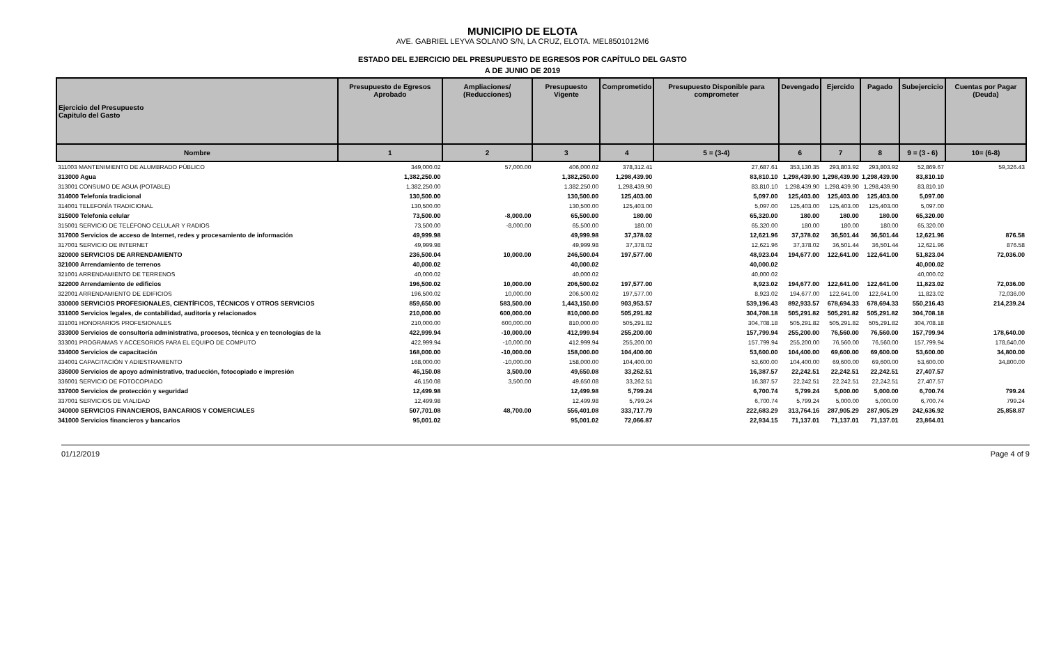MUNICIPIO DE ELOTA
AVE. GABRIEL LEYVA SOLANO S/N, LA CRUZ, ELOTA. MEL8501012M6
ESTADO DEL EJERCICIO DEL PRESUPUESTO DE EGRESOS POR CAPÍTULO DEL GASTO
A DE JUNIO DE 2019
| Ejercicio del Presupuesto Capitulo del Gasto | Presupuesto de Egresos Aprobado | Ampliaciones/ (Reducciones) | Presupuesto Vigente | Comprometido | Presupuesto Disponible para comprometer | Devengado | Ejercido | Pagado | Subejercicio | Cuentas por Pagar (Deuda) |
| --- | --- | --- | --- | --- | --- | --- | --- | --- | --- | --- |
| Nombre | 1 | 2 | 3 | 4 | 5 = (3-4) | 6 | 7 | 8 | 9 = (3 - 6) | 10= (6-8) |
| 311003 MANTENIMIENTO DE ALUMBRADO PÚBLICO | 349,000.02 | 57,000.00 | 406,000.02 | 378,312.41 | 27,687.61 | 353,130.35 | 293,803.92 | 293,803.92 | 52,869.67 | 59,326.43 |
| 313000 Agua | 1,382,250.00 | | 1,382,250.00 | 1,298,439.90 | 83,810.10 | 1,298,439.90 | 1,298,439.90 | 1,298,439.90 | 83,810.10 | |
| 313001 CONSUMO DE AGUA (POTABLE) | 1,382,250.00 | | 1,382,250.00 | 1,298,439.90 | 83,810.10 | 1,298,439.90 | 1,298,439.90 | 1,298,439.90 | 83,810.10 | |
| 314000 Telefonía tradicional | 130,500.00 | | 130,500.00 | 125,403.00 | 5,097.00 | 125,403.00 | 125,403.00 | 125,403.00 | 5,097.00 | |
| 314001 TELEFONÍA TRADICIONAL | 130,500.00 | | 130,500.00 | 125,403.00 | 5,097.00 | 125,403.00 | 125,403.00 | 125,403.00 | 5,097.00 | |
| 315000 Telefonía celular | 73,500.00 | -8,000.00 | 65,500.00 | 180.00 | 65,320.00 | 180.00 | 180.00 | 180.00 | 65,320.00 | |
| 315001 SERVICIO DE TELÉFONO CELULAR Y RADIOS | 73,500.00 | -8,000.00 | 65,500.00 | 180.00 | 65,320.00 | 180.00 | 180.00 | 180.00 | 65,320.00 | |
| 317000 Servicios de acceso de Internet, redes y procesamiento de información | 49,999.98 | | 49,999.98 | 37,378.02 | 12,621.96 | 37,378.02 | 36,501.44 | 36,501.44 | 12,621.96 | 876.58 |
| 317001 SERVICIO DE INTERNET | 49,999.98 | | 49,999.98 | 37,378.02 | 12,621.96 | 37,378.02 | 36,501.44 | 36,501.44 | 12,621.96 | 876.58 |
| 320000 SERVICIOS DE ARRENDAMIENTO | 236,500.04 | 10,000.00 | 246,500.04 | 197,577.00 | 48,923.04 | 194,677.00 | 122,641.00 | 122,641.00 | 51,823.04 | 72,036.00 |
| 321000 Arrendamiento de terrenos | 40,000.02 | | 40,000.02 | | 40,000.02 | | | | 40,000.02 | |
| 321001 ARRENDAMIENTO DE TERRENOS | 40,000.02 | | 40,000.02 | | 40,000.02 | | | | 40,000.02 | |
| 322000 Arrendamiento de edificios | 196,500.02 | 10,000.00 | 206,500.02 | 197,577.00 | 8,923.02 | 194,677.00 | 122,641.00 | 122,641.00 | 11,823.02 | 72,036.00 |
| 322001 ARRENDAMIENTO DE EDIFICIOS | 196,500.02 | 10,000.00 | 206,500.02 | 197,577.00 | 8,923.02 | 194,677.00 | 122,641.00 | 122,641.00 | 11,823.02 | 72,036.00 |
| 330000 SERVICIOS PROFESIONALES, CIENTÍFICOS, TÉCNICOS Y OTROS SERVICIOS | 859,650.00 | 583,500.00 | 1,443,150.00 | 903,953.57 | 539,196.43 | 892,933.57 | 678,694.33 | 678,694.33 | 550,216.43 | 214,239.24 |
| 331000 Servicios legales, de contabilidad, auditoría y relacionados | 210,000.00 | 600,000.00 | 810,000.00 | 505,291.82 | 304,708.18 | 505,291.82 | 505,291.82 | 505,291.82 | 304,708.18 | |
| 331001 HONORARIOS PROFESIONALES | 210,000.00 | 600,000.00 | 810,000.00 | 505,291.82 | 304,708.18 | 505,291.82 | 505,291.82 | 505,291.82 | 304,708.18 | |
| 333000 Servicios de consultoría administrativa, procesos, técnica y en tecnologías de la | 422,999.94 | -10,000.00 | 412,999.94 | 255,200.00 | 157,799.94 | 255,200.00 | 76,560.00 | 76,560.00 | 157,799.94 | 178,640.00 |
| 333001 PROGRAMAS Y ACCESORIOS PARA EL EQUIPO DE COMPUTO | 422,999.94 | -10,000.00 | 412,999.94 | 255,200.00 | 157,799.94 | 255,200.00 | 76,560.00 | 76,560.00 | 157,799.94 | 178,640.00 |
| 334000 Servicios de capacitación | 168,000.00 | -10,000.00 | 158,000.00 | 104,400.00 | 53,600.00 | 104,400.00 | 69,600.00 | 69,600.00 | 53,600.00 | 34,800.00 |
| 334001 CAPACITACIÓN Y ADIESTRAMIENTO | 168,000.00 | -10,000.00 | 158,000.00 | 104,400.00 | 53,600.00 | 104,400.00 | 69,600.00 | 69,600.00 | 53,600.00 | 34,800.00 |
| 336000 Servicios de apoyo administrativo, traducción, fotocopiado e impresión | 46,150.08 | 3,500.00 | 49,650.08 | 33,262.51 | 16,387.57 | 22,242.51 | 22,242.51 | 22,242.51 | 27,407.57 | |
| 336001 SERVICIO DE FOTOCOPIADO | 46,150.08 | 3,500.00 | 49,650.08 | 33,262.51 | 16,387.57 | 22,242.51 | 22,242.51 | 22,242.51 | 27,407.57 | |
| 337000 Servicios de protección y seguridad | 12,499.98 | | 12,499.98 | 5,799.24 | 6,700.74 | 5,799.24 | 5,000.00 | 5,000.00 | 6,700.74 | 799.24 |
| 337001 SERVICIOS DE VIALIDAD | 12,499.98 | | 12,499.98 | 5,799.24 | 6,700.74 | 5,799.24 | 5,000.00 | 5,000.00 | 6,700.74 | 799.24 |
| 340000 SERVICIOS FINANCIEROS, BANCARIOS Y COMERCIALES | 507,701.08 | 48,700.00 | 556,401.08 | 333,717.79 | 222,683.29 | 313,764.16 | 287,905.29 | 287,905.29 | 242,636.92 | 25,858.87 |
| 341000 Servicios financieros y bancarios | 95,001.02 | | 95,001.02 | 72,066.87 | 22,934.15 | 71,137.01 | 71,137.01 | 71,137.01 | 23,864.01 | |
01/12/2019 Page 4 of 9